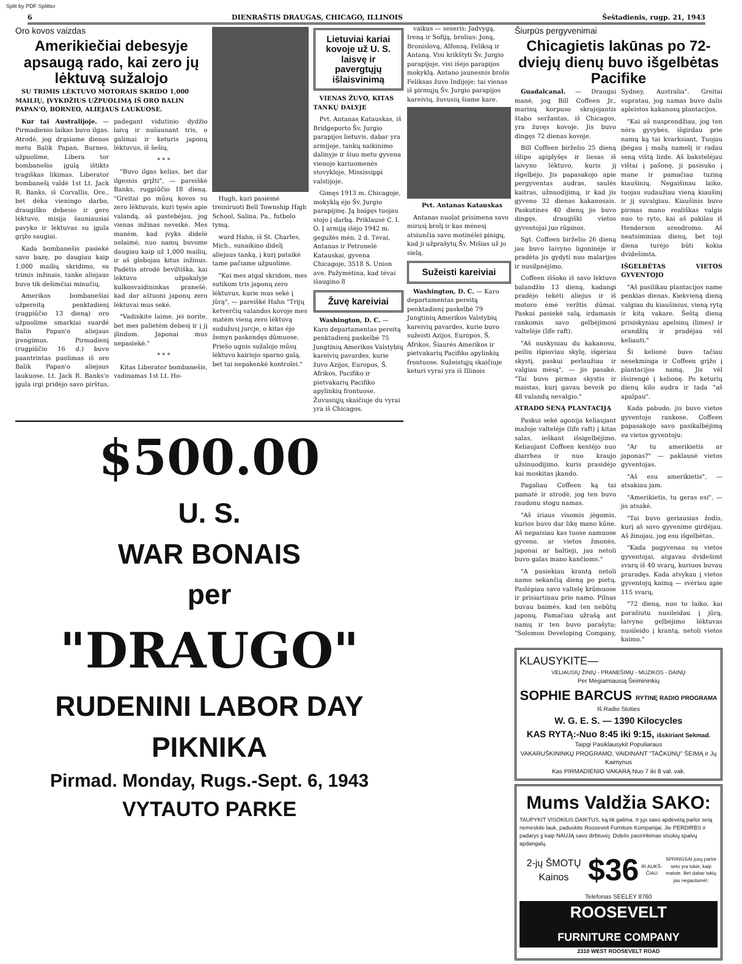Split by PDF Splitter
6 DIENRAŠTIS DRAUGAS, CHICAGO, ILLINOIS Šeštadienis, rugp. 21, 1943
Oro kovos vaizdas
Amerikiečiai debesyje apsaugą rado, kai zero jų lėktuvą sužalojo
SU TRIMIS LĖKTUVO MOTORAIS SKRIDO 1,000 MAILIŲ, ĮVYKDŽIUS UŽPUOLIMĄ IŠ ORO BALIN PAPAN'O, BORNEO, ALIEJAUS LAUKUOSE.
Kur tai Australijoje. — Pirmadienio laikas buvo ilgas. Atrodė, jog drąsiame dienos metu Balik Papan, Burneo, užpuolime, Libera tor bombanešio įgulą ištikts tragiškas likimas. Liberator bombanešį valdė 1st Lt. Jack R. Banks, iš Corvallis, Ore., bet dėka vieningo darbo, draugiško debesio ir gero lėktuvo, misija šauniausiai pavyko ir lėktuvas su įgula grįžo saugiai.
Kada bombanešis pasiekė savo bazę, po daugiau kaip 1,000 mailių skridimo, su trimis inžinais, tanke aliejaus buvo tik dešimčiai minučių.
Amerikos bombanešiai užpereitą penktadienį (rugpiūčio 13 dieną) oro užpuolime smarkiai suardė Balin Papan'o aliejaus įrengimus. Pirmadienį (rugpiūčio 16 d.) buvo paantrintas puolimas iš oro Balik Papan'o aliejaus laukuose. Lt. Jack R. Banks'o įgula irgi pridėjo savo pirštus, padegant vidutinio dydžio laivą ir nušaunant tris, o galimai ir keturis japonų lėktuvus, iš šešių.
* * *
"Buvo ilgas kelias, bet dar ilgesnis grįžti", — pareiškė Banks, rugpiūčio 18 dieną. "Greitai po mūsų kovos su zero lėktuvais, kuri tęsės apie valandą, aš pastebėjau, jog vienas inžinas neveikė. Mes manėm, kad įvyks didelė nelaimė, nuo namų buvome daugiau kaip už 1,000 mailių, ir aš globojau kitus inžinus. Padėtis atrodė beviltiška, kai lėktuvo užpakalyje kulkosvaidininkas pranešė, kad dar aštuoni japonų zero lėktuvai mus sekė.
"Vadinkite laime, jei norite, bet mes palietėm debesį ir į jį įlindom. Japonai mus nepasiekė."
* * *
Kitas Liberator bombanešis, vadinamas 1st Lt. Ho-
Hugh, kuri pasiėmė treiniruoti Bell Township High School, Salina, Pa., futbolo tymą.
ward Hahn, iš St. Charles, Mich., sunaikino didelį aliejaus tanką, į kurį pataikė tame pačiame užpuolime.
"Kai mes atgal skridom, mes sutikom tris japonų zero lėktuvus, kurie mus sekė į jūrą", — pareiškė Hahn "Trijų ketverčių valandos kovoje mes matėm vieną zero lėktuvą sudužusį jurcje, o kitas ėjo žemyn paskendęs dūmuose. Priešo ugnis sužalojo mūsų lėktuvo kairiojo sparno galą, bet tai nepakenkė kontrolei."
Lietuviai kariai kovoje už U. S. laisvę ir pavergtųjų išlaisvinimą
VIENAS ŽUVO, KITAS TANKŲ DALYJE
Pvt. Antanas Katauskas, iš Bridgeporto Šv. Jurgio parapijos lietuvis, dabar yra armijoje, tankų naikinimo dalinyje ir šiuo metu gyvena vienoje kariuomenės stovykloje, Mississippi valstijoje.
Gimęs 1913 m. Chicagoje, mokyklą ėjo Šv. Jurgio parapijinę. Ją baigęs tuojau stojo į darbą. Priklausė C. I. O. Į armiją išėjo 1942 m. gegužės mėn. 2 d. Tėvai, Antanas ir Petronelė Katauskai, gyvena Chicagoje, 3518 S. Union ave. Pažymėtina, kad tėvai išaugino 8
Žuvę kareiviai
Washington, D. C. — Karo departamentas pereitą penktadienį paskelbė 75 Jungtinių Amerikos Valstybių kareivių pavardes, kurie žuvo Azijos, Europos, Š. Afrikos, Pacifiko ir pietvakarių Pacifiko apylinkių frontuose. Žuvusiųjų skaičiuje du vyrai yra iš Chicagos.
$500.00
U. S.
WAR BONAIS
per
"DRAUGO"
RUDENINI LABOR DAY
PIKNIKA
Pirmad. Monday, Rugs.-Sept. 6, 1943
VYTAUTO PARKE
vaikus — seseris: Jadvygą, Ireną ir Sofiją, brolius: Joną, Bronislovą, Alfonsą, Feliksą ir Antaną. Visi krikštyti Šv. Jurgio parapijoje, visi išėjo parapijos mokyklą. Antano jaunesnis brolis Feliksas žuvo Indijoje; tai vienas iš pirmųjų Šv. Jurgio parapijos kareivių, žuvusių šiame kare.
Pvt. Antanas Katauskas
Antanas nuolat prisimena savo mirusį brolį ir kas mėnesį atsiunčia savo motinėlei pinigų, kad ji užprašytų Šv. Mišias už jo sielą.
Sužeisti kareiviai
Washington, D. C. — Karo departamentas pereitą penktadienį paskelbė 79 Jungtinių Amerikos Valstybių kareivių pavardes, kurie buvo sužeisti Azijos, Europos, Š. Afrikos, Šiaurės Amerikos ir pietvakarių Pacifiko apylinkių frontuose. Sužeistųjų skaičiuje keturi vyrai yra iš Illinois
Šiurpūs pergyvenimai
Chicagietis lakūnas po 72-dviejų dienų buvo išgelbėtas Pacifike
Guadalcanal. — Draugai manė, jog Bill Coffeen Jr., marinų korpuso skrajojantis štabo seržantas, iš Chicagos, yra žuvęs kovoje. Jis buvo dingęs 72 dienas kovoje.
Bill Coffeen birželio 25 dieną išlipo apiplyšęs ir liesas iš laivyno lėktuvo, kuris jį išgelbėjo. Jis papasakojo apie pergyventas audras, saulės kaitras, užnuodijimą, ir kad jis gyveno 32 dienas kakanosais. Paskutines 40 dienų jis buvo dingęs, draugiški vietos gyventojai juo rūpinos.
Sgt. Coffeen birželio 26 dieną jau buvo laivyno ligoninėje ir pradėta jis gydyti nuo malarijos ir nusilpnėjimo.
Coffeen iššoko iš savo lėktuvo balandžio 13 dieną, kadangi pradėjo tekėti aliejus ir iš motoro ėmė veržtis dūmai. Paskui pasiekė salą, irdamasis rankomis savo gelbėjimosi valtelėje (life raft).
"Aš nuskyniau du kakanosu, peiliu išpioviau skylę, išgėriau skystį, paskui perlaužiau ir valgiau mėsą", — jis pasakė. "Tai buvo pirmas skystis ir maistas, kurį gavau beveik po 48 valandų nevalgio."
ATRADO SENĄ PLANTACIJĄ
Paskui sekė agonija keliaujant mažoje valtelėje (life raft) į kitas salas, ieškant išsigelbėjimo. Keliaujant Coffeen kentėjo nuo diarrhea ir nuo kraujo užsinuodijimo, kuris prasidėjo kai moskitas įkando.
Pagaliau Coffeen ką tai pamatė ir atrodė, jog ten buvo raudonu stogu namas.
"Aš iriaus visomis jėgomis, kurios buvo dar likę mano kūne. Aš nepaisiau kas tuose namuose gyveno, ar vietos žmonės, japonai ar baltieji, jau netoli buvo galas mano kančioms."
"A pasiekiau krantą netoli namo sekančią dieną po pietų. Paslėpiau savo valtelę krūmuose ir prisiartinau prie namo. Pilnas buvau baimės, kad ten nebūtų japonų. Pamačiau užrašą ant namų ir ten buvo parašyta: "Solomon Developing Company, Sydney, Australia". Greitai supratau, jog namas buvo dalis apleistos kakanosų plantacijos.
"Kai aš nusprendžiau, jog ten nėra gyvybės, išgirdau prie namų ką tai kvarksiant. Tuojau įbėgau į mažą namelį ir radau seną vištą lizde. Aš bakstelėjau vištai į pašonę, ji pasisuko į mane ir pamačiau tuziną kiaušinių. Negaišinau laiko, tuojau sudaužiau vieną kiaušinį ir jį suvalgiau. Kiaušinis buvo pirmas mano reališkas valgis nuo to ryto, kai aš pakilau iš Henderson areodromo. Aš neatsiminiau dienų, bet toji diena turėjo būti kokia dvidešimta.
IŠGELBĖTAS VIETOS GYVENTOJO
"Aš pasilikau plantacijos name penkias dienas. Kiekvieną dieną valgiau du kiaušinius, vieną rytą ir kitą vakare. Šeštą dieną prisiskyniau apelsinų (limes) ir orandžių ir pradėjau vėl keliauti."
Ši kelionė buvo tačiau nesekminga ir Coffeen grįžo į plantacijos namą. Jis vėl išsirengė į kelionę. Po keturių dienų kilo audra ir tada "aš apalpau".
Kada pabudo, jis buvo vietos gyventojo rankose. Coffeen papasakojo savo pasikalbėjimą su vietos gyventoju:
"Ar tu amerikietis ar japonas?" — paklausė vietos gyventojas.
"Aš esu amerikietis", — atsakiau jam.
"Amerikietis, tu geras esi", — jis atsakė.
"Tai buvo geriausias žodis, kurį aš savo gyvenime girdėjau. Aš žinojau, jog esu išgelbėtas.
"Kada pagyvenau su vietos gyventojai, atgavau dvidešimt svarų iš 40 svarų, kuriuos buvau praradęs. Kada atvykau į vietos gyventojų kaimą — svėriau apie 115 svarų.
"72 dieną, nuo to laiko, kai parašiutu nusileidau į jūrą, laivyno gelbėjimo lėktuvas nusileido į krantą, netoli vietos kaimo."
KLAUSYKITE—
VELIAUSIŲ ŽINIŲ - PRANEŠIMŲ - MUZIKOS - DAINŲ
Per Mėgiamiausią Šeimininkių
SOPHIE BARCUS RYTINĘ RADIO PROGRAMA
Iš Radio Stoties
W. G. E. S. — 1390 Kilocycles
KAS RYTĄ:-Nuo 8:45 iki 9:15, išskiriant Sekmad.
Taipgi Pasiklausykit Populiaraus
VAKARUŠKININKŲ PROGRAMO, VAIDINANT "TAČKŪNŲ" ŠEIMĄ ir Jų Kaimynus
Kas PIRMADIENIO VAKARĄ Nuo 7 iki 8 val. vak.
Mums Valdžia SAKO:
TAUPYKIT VISOKIUS DAIKTUS, ką tik galima. Ir jųs savo apdėvėtą parlor setą nemeskite lauk, paduokite Roosevelt Furniture Kompanijai. Jie PERDIRBS ir padarys jį kaip NAUJĄ savo dirbtuvėj. Didelis pasirinkimas visokių spalvų apdangalų.
2-jų ŠMOTŲ Kainos $36 IR AUKŠ-ČIAU SPRINGSAI jusų parlor seto yra tokie, kaip matote. Bet dabar tokių jau negautumėt.
Telefonas SEELEY 8760
ROOSEVELT
FURNITURE COMPANY
2310 WEST ROOSEVELT ROAD